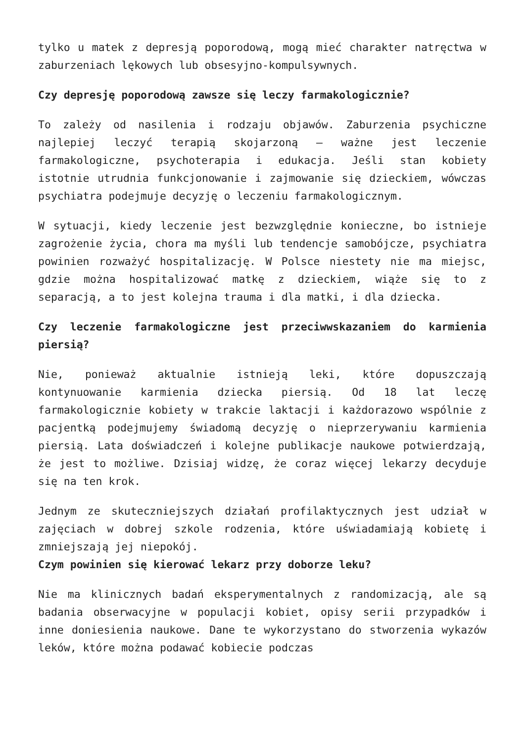tylko u matek z depresją poporodową, mogą mieć charakter natręctwa w zaburzeniach lękowych lub obsesyjno-kompulsywnych.
Czy depresję poporodową zawsze się leczy farmakologicznie?
To zależy od nasilenia i rodzaju objawów. Zaburzenia psychiczne najlepiej leczyć terapią skojarzoną – ważne jest leczenie farmakologiczne, psychoterapia i edukacja. Jeśli stan kobiety istotnie utrudnia funkcjonowanie i zajmowanie się dzieckiem, wówczas psychiatra podejmuje decyzję o leczeniu farmakologicznym.
W sytuacji, kiedy leczenie jest bezwzględnie konieczne, bo istnieje zagrożenie życia, chora ma myśli lub tendencje samobójcze, psychiatra powinien rozważyć hospitalizację. W Polsce niestety nie ma miejsc, gdzie można hospitalizować matkę z dzieckiem, wiąże się to z separacją, a to jest kolejna trauma i dla matki, i dla dziecka.
Czy leczenie farmakologiczne jest przeciwwskazaniem do karmienia piersią?
Nie, ponieważ aktualnie istnieją leki, które dopuszczają kontynuowanie karmienia dziecka piersią. Od 18 lat leczę farmakologicznie kobiety w trakcie laktacji i każdorazowo wspólnie z pacjentką podejmujemy świadomą decyzję o nieprzerywaniu karmienia piersią. Lata doświadczeń i kolejne publikacje naukowe potwierdzają, że jest to możliwe. Dzisiaj widzę, że coraz więcej lekarzy decyduje się na ten krok.
Jednym ze skuteczniejszych działań profilaktycznych jest udział w zajęciach w dobrej szkole rodzenia, które uświadamiają kobietę i zmniejszają jej niepokój.
Czym powinien się kierować lekarz przy doborze leku?
Nie ma klinicznych badań eksperymentalnych z randomizacją, ale są badania obserwacyjne w populacji kobiet, opisy serii przypadków i inne doniesienia naukowe. Dane te wykorzystano do stworzenia wykazów leków, które można podawać kobiecie podczas